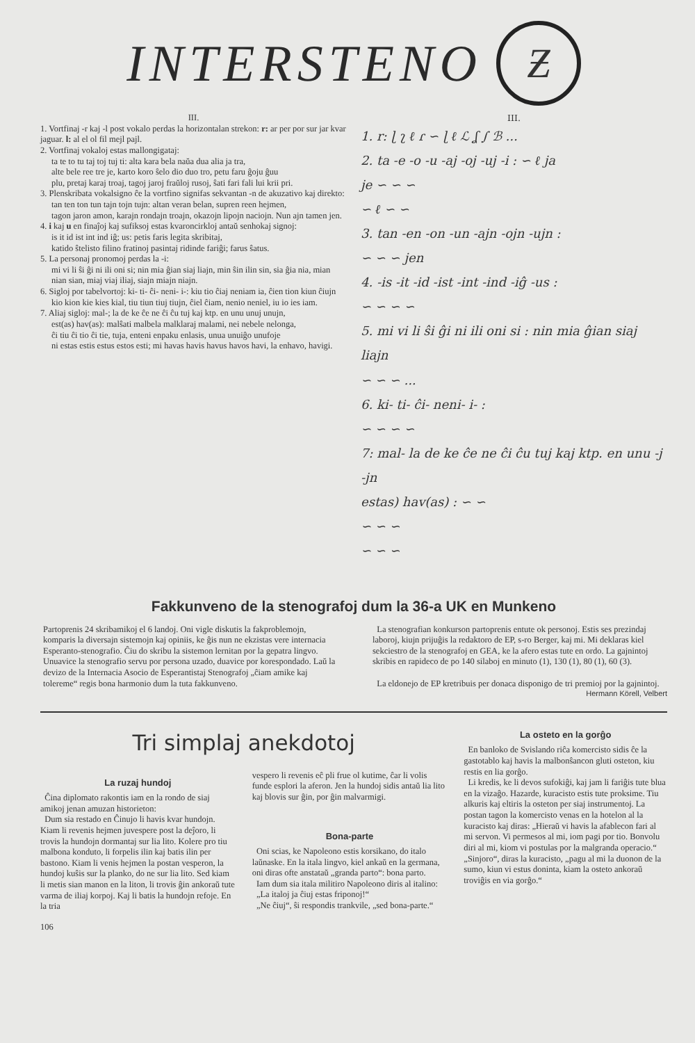INTERSTENO
Ƶ
III.
1. Vortfinaj -r kaj -l post vokalo perdas la horizontalan strekon: r: ar per por sur jar kvar jaguar. l: al el ol fil mejl pajl.
2. Vortfinaj vokaloj estas mallongigataj:
ta te to tu taj toj tuj ti: alta kara bela naŭa dua alia ja tra,
alte bele ree tre je, karto koro ŝelo dio duo tro, petu faru ĝoju ĝuu
plu, pretaj karaj troaj, tagoj jaroj fraŭloj rusoj, ŝati fari fali lui krii pri.
3. Plenskribata vokalsigno ĉe la vortfino signifas sekvantan -n de akuzativo kaj direkto:
tan ten ton tun tajn tojn tujn: altan veran belan, supren reen hejmen,
tagon jaron amon, karajn rondajn troajn, okazojn lipojn naciojn. Nun ajn tamen jen.
4. i kaj u en finaĵoj kaj sufiksoj estas kvaroncirkloj antaŭ senhokaj signoj:
is it id ist int ind iĝ; us: petis faris legita skribitaj,
katido ŝtelisto filino fratinoj pasintaj ridinde fariĝi; farus ŝatus.
5. La personaj pronomoj perdas la -i:
mi vi li ŝi ĝi ni ili oni si; nin mia ĝian siaj liajn, min ŝin ilin sin, sia ĝia nia, mian nian sian, miaj viaj iliaj, siajn miajn niajn.
6. Sigloj por tabelvortoj: ki- ti- ĉi- neni- i-: kiu tio ĉiaj neniam ia, ĉien tion kiun ĉiujn
kio kion kie kies kial, tiu tiun tiuj tiujn, ĉiel ĉiam, nenio neniel, iu io ies iam.
7. Aliaj sigloj: mal-; la de ke ĉe ne ĉi ĉu tuj kaj ktp. en unu unuj unujn,
est(as) hav(as): malŝati malbela malklaraj malami, nei nebele nelonga,
ĉi tiu ĉi tio ĉi tie, tuja, enteni enpaku enlasis, unua unuiĝo unufoje
ni estas estis estus estos esti; mi havas havis havus havos havi, la enhavo, havigi.
III.
1. r: ɭ ʅ ℓ ɾ ∽ ɭ ℓ ℒ ʆ ∫ ℬ ...
2. ta -e -o -u -aj -oj -uj -i : ∽ ℓ ja
je ∽ ∽ ∽
∽ ℓ ∽ ∽
3. tan -en -on -un -ajn -ojn -ujn :
∽ ∽ ∽ jen
4. -is -it -id -ist -int -ind -iĝ -us :
∽ ∽ ∽ ∽
5. mi vi li ŝi ĝi ni ili oni si : nin mia ĝian siaj liajn
∽ ∽ ∽ ...
6. ki- ti- ĉi- neni- i- :
∽ ∽ ∽ ∽
7: mal- la de ke ĉe ne ĉi ĉu tuj kaj ktp. en unu -j -jn
estas) hav(as) : ∽ ∽
∽ ∽ ∽
∽ ∽ ∽
Fakkunveno de la stenografoj dum la 36-a UK en Munkeno
Partoprenis 24 skribamikoj el 6 landoj. Oni vigle diskutis la fakproblemojn, komparis la diversajn sistemojn kaj opiniis, ke ĝis nun ne ekzistas vere internacia Esperanto-stenografio. Ĉiu do skribu la sistemon lernitan por la gepatra lingvo. Unuavice la stenografio servu por persona uzado, duavice por korespondado. Laŭ la devizo de la Internacia Asocio de Esperantistaj Stenografoj „ĉiam amike kaj tolereme“ regis bona harmonio dum la tuta fakkunveno.
La stenografian konkurson partoprenis entute ok personoj. Estis ses prezindaj laboroj, kiujn prijuĝis la redaktoro de EP, s-ro Berger, kaj mi. Mi deklaras kiel sekciestro de la stenografoj en GEA, ke la afero estas tute en ordo. La gajnintoj skribis en rapideco de po 140 silaboj en minuto (1), 130 (1), 80 (1), 60 (3).
La eldonejo de EP kretribuis per donaca disponigo de tri premioj por la gajnintoj.
Hermann Körell, Velbert
Tri simplaj anekdotoj
La ruzaj hundoj
Ĉina diplomato rakontis iam en la rondo de siaj amikoj jenan amuzan historieton:
Dum sia restado en Ĉinujo li havis kvar hundojn. Kiam li revenis hejmen juvespere post la deĵoro, li trovis la hundojn dormantaj sur lia lito. Kolere pro tiu malbona konduto, li forpelis ilin kaj batis ilin per bastono. Kiam li venis hejmen la postan vesperon, la hundoj kuŝis sur la planko, do ne sur lia lito. Sed kiam li metis sian manon en la liton, li trovis ĝin ankoraŭ tute varma de iliaj korpoj. Kaj li batis la hundojn refoje. En la tria
vespero li revenis eĉ pli frue ol kutime, ĉar li volis funde esplori la aferon. Jen la hundoj sidis antaŭ lia lito kaj blovis sur ĝin, por ĝin malvarmigi.
Bona-parte
Oni scias, ke Napoleono estis korsikano, do italo laŭnaske. En la itala lingvo, kiel ankaŭ en la germana, oni diras ofte anstataŭ „granda parto“: bona parto.
Iam dum sia itala militiro Napoleono diris al italino:
„La italoj ja ĉiuj estas friponoj!“
„Ne ĉiuj“, ŝi respondis trankvile, „sed bona-parte.“
La osteto en la gorĝo
En banloko de Svislando riĉa komercisto sidis ĉe la gastotablo kaj havis la malbonŝancon gluti osteton, kiu restis en lia gorĝo.
Li kredis, ke li devos sufokiĝi, kaj jam li fariĝis tute blua en la vizaĝo. Hazarde, kuracisto estis tute proksime. Tiu alkuris kaj eltiris la osteton per siaj instrumentoj. La postan tagon la komercisto venas en la hotelon al la kuracisto kaj diras: „Hieraŭ vi havis la afablecon fari al mi servon. Vi permesos al mi, iom pagi por tio. Bonvolu diri al mi, kiom vi postulas por la malgranda operacio.“ „Sinjoro“, diras la kuracisto, „pagu al mi la duonon de la sumo, kiun vi estus doninta, kiam la osteto ankoraŭ troviĝis en via gorĝo.“
106